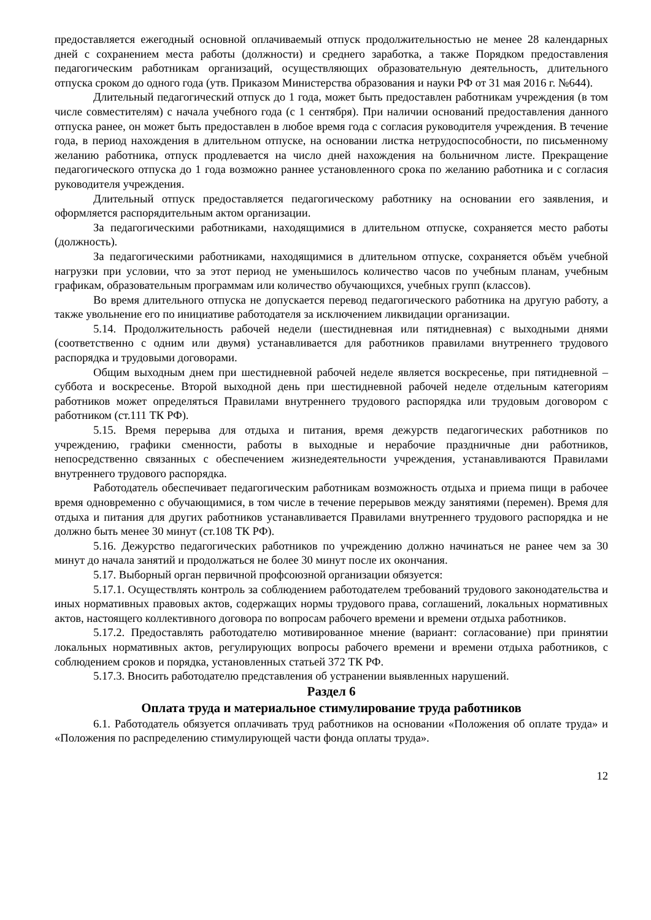предоставляется ежегодный основной оплачиваемый отпуск продолжительностью не менее 28 календарных дней с сохранением места работы (должности) и среднего заработка, а также Порядком предоставления педагогическим работникам организаций, осуществляющих образовательную деятельность, длительного отпуска сроком до одного года (утв. Приказом Министерства образования и науки РФ от 31 мая 2016 г. №644).
Длительный педагогический отпуск до 1 года, может быть предоставлен работникам учреждения (в том числе совместителям) с начала учебного года (с 1 сентября). При наличии оснований предоставления данного отпуска ранее, он может быть предоставлен в любое время года с согласия руководителя учреждения. В течение года, в период нахождения в длительном отпуске, на основании листка нетрудоспособности, по письменному желанию работника, отпуск продлевается на число дней нахождения на больничном листе. Прекращение педагогического отпуска до 1 года возможно раннее установленного срока по желанию работника и с согласия руководителя учреждения.
Длительный отпуск предоставляется педагогическому работнику на основании его заявления, и оформляется распорядительным актом организации.
За педагогическими работниками, находящимися в длительном отпуске, сохраняется место работы (должность).
За педагогическими работниками, находящимися в длительном отпуске, сохраняется объём учебной нагрузки при условии, что за этот период не уменьшилось количество часов по учебным планам, учебным графикам, образовательным программам или количество обучающихся, учебных групп (классов).
Во время длительного отпуска не допускается перевод педагогического работника на другую работу, а также увольнение его по инициативе работодателя за исключением ликвидации организации.
5.14. Продолжительность рабочей недели (шестидневная или пятидневная) с выходными днями (соответственно с одним или двумя) устанавливается для работников правилами внутреннего трудового распорядка и трудовыми договорами.
Общим выходным днем при шестидневной рабочей неделе является воскресенье, при пятидневной – суббота и воскресенье. Второй выходной день при шестидневной рабочей неделе отдельным категориям работников может определяться Правилами внутреннего трудового распорядка или трудовым договором с работником (ст.111 ТК РФ).
5.15. Время перерыва для отдыха и питания, время дежурств педагогических работников по учреждению, графики сменности, работы в выходные и нерабочие праздничные дни работников, непосредственно связанных с обеспечением жизнедеятельности учреждения, устанавливаются Правилами внутреннего трудового распорядка.
Работодатель обеспечивает педагогическим работникам возможность отдыха и приема пищи в рабочее время одновременно с обучающимися, в том числе в течение перерывов между занятиями (перемен). Время для отдыха и питания для других работников устанавливается Правилами внутреннего трудового распорядка и не должно быть менее 30 минут (ст.108 ТК РФ).
5.16. Дежурство педагогических работников по учреждению должно начинаться не ранее чем за 30 минут до начала занятий и продолжаться не более 30 минут после их окончания.
5.17. Выборный орган первичной профсоюзной организации обязуется:
5.17.1. Осуществлять контроль за соблюдением работодателем требований трудового законодательства и иных нормативных правовых актов, содержащих нормы трудового права, соглашений, локальных нормативных актов, настоящего коллективного договора по вопросам рабочего времени и времени отдыха работников.
5.17.2. Предоставлять работодателю мотивированное мнение (вариант: согласование) при принятии локальных нормативных актов, регулирующих вопросы рабочего времени и времени отдыха работников, с соблюдением сроков и порядка, установленных статьей 372 ТК РФ.
5.17.3. Вносить работодателю представления об устранении выявленных нарушений.
Раздел 6
Оплата труда и материальное стимулирование труда работников
6.1. Работодатель обязуется оплачивать труд работников на основании «Положения об оплате труда» и «Положения по распределению стимулирующей части фонда оплаты труда».
12